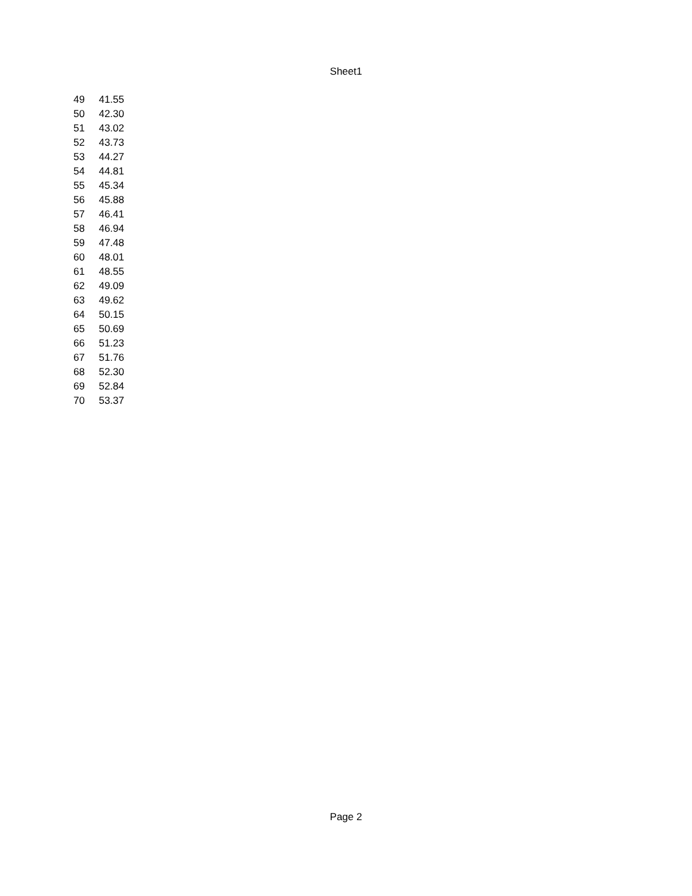Sheet1
| 49 | 41.55 |
| 50 | 42.30 |
| 51 | 43.02 |
| 52 | 43.73 |
| 53 | 44.27 |
| 54 | 44.81 |
| 55 | 45.34 |
| 56 | 45.88 |
| 57 | 46.41 |
| 58 | 46.94 |
| 59 | 47.48 |
| 60 | 48.01 |
| 61 | 48.55 |
| 62 | 49.09 |
| 63 | 49.62 |
| 64 | 50.15 |
| 65 | 50.69 |
| 66 | 51.23 |
| 67 | 51.76 |
| 68 | 52.30 |
| 69 | 52.84 |
| 70 | 53.37 |
Page 2